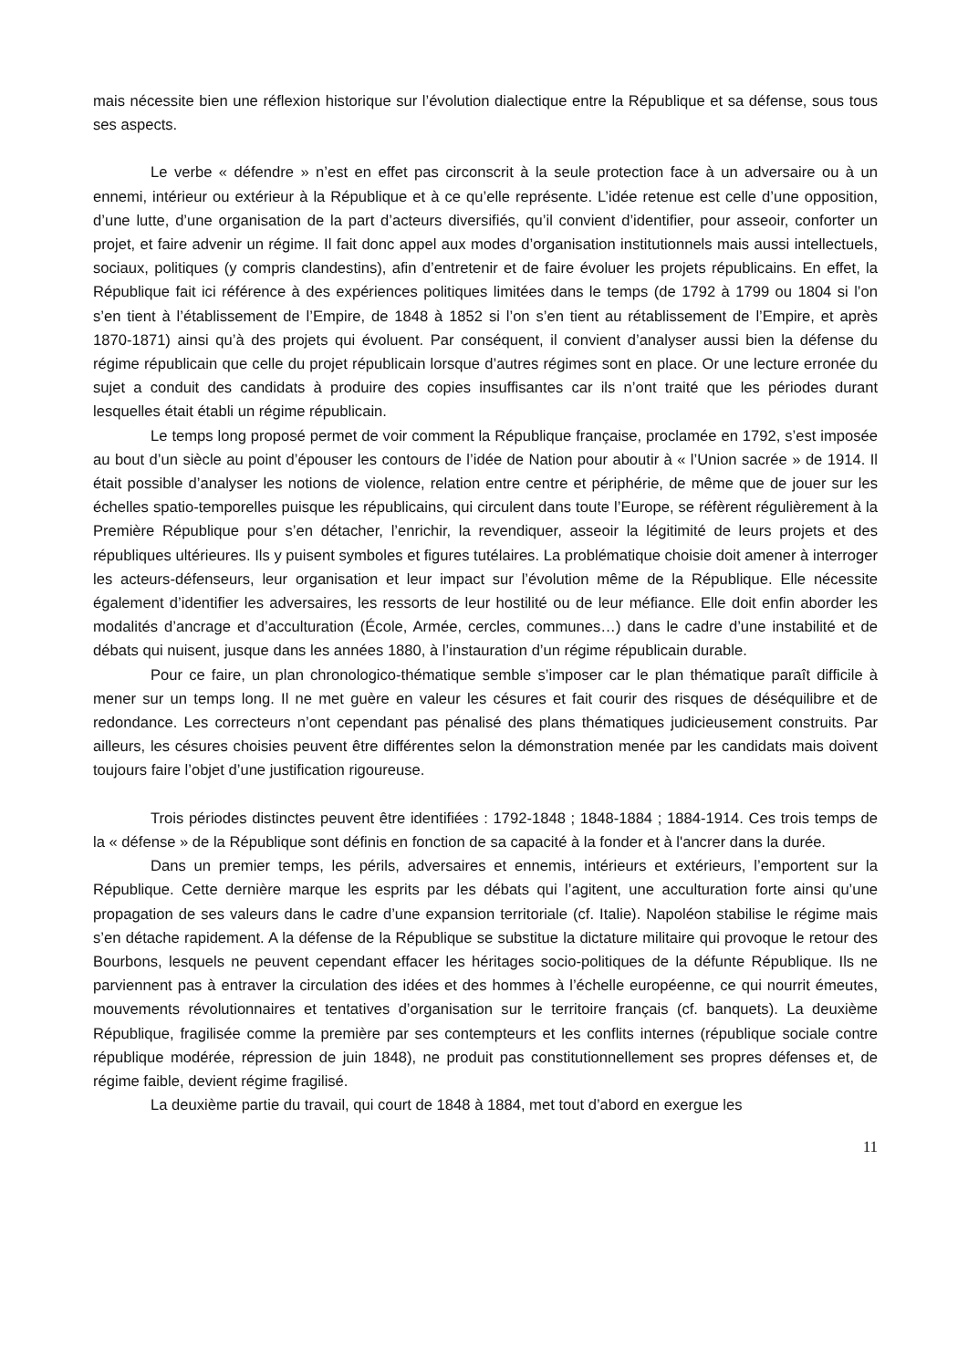mais nécessite bien une réflexion historique sur l’évolution dialectique entre la République et sa défense, sous tous ses aspects.
Le verbe « défendre » n’est en effet pas circonscrit à la seule protection face à un adversaire ou à un ennemi, intérieur ou extérieur à la République et à ce qu’elle représente. L’idée retenue est celle d’une opposition, d’une lutte, d’une organisation de la part d’acteurs diversifiés, qu’il convient d’identifier, pour asseoir, conforter un projet, et faire advenir un régime. Il fait donc appel aux modes d’organisation institutionnels mais aussi intellectuels, sociaux, politiques (y compris clandestins), afin d’entretenir et de faire évoluer les projets républicains. En effet, la République fait ici référence à des expériences politiques limitées dans le temps (de 1792 à 1799 ou 1804 si l’on s’en tient à l’établissement de l’Empire, de 1848 à 1852 si l’on s’en tient au rétablissement de l’Empire, et après 1870-1871) ainsi qu’à des projets qui évoluent. Par conséquent, il convient d’analyser aussi bien la défense du régime républicain que celle du projet républicain lorsque d’autres régimes sont en place. Or une lecture erronée du sujet a conduit des candidats à produire des copies insuffisantes car ils n’ont traité que les périodes durant lesquelles était établi un régime républicain.
Le temps long proposé permet de voir comment la République française, proclamée en 1792, s’est imposée au bout d’un siècle au point d’épouser les contours de l’idée de Nation pour aboutir à « l’Union sacrée » de 1914. Il était possible d’analyser les notions de violence, relation entre centre et périphérie, de même que de jouer sur les échelles spatio-temporelles puisque les républicains, qui circulent dans toute l’Europe, se réfèrent régulièrement à la Première République pour s’en détacher, l’enrichir, la revendiquer, asseoir la légitimité de leurs projets et des républiques ultérieures. Ils y puisent symboles et figures tutélaires. La problématique choisie doit amener à interroger les acteurs-défenseurs, leur organisation et leur impact sur l’évolution même de la République. Elle nécessite également d’identifier les adversaires, les ressorts de leur hostilité ou de leur méfiance. Elle doit enfin aborder les modalités d’ancrage et d’acculturation (École, Armée, cercles, communes…) dans le cadre d’une instabilité et de débats qui nuisent, jusque dans les années 1880, à l’instauration d’un régime républicain durable.
Pour ce faire, un plan chronologico-thématique semble s’imposer car le plan thématique paraît difficile à mener sur un temps long. Il ne met guère en valeur les césures et fait courir des risques de déséquilibre et de redondance. Les correcteurs n’ont cependant pas pénalisé des plans thématiques judicieusement construits. Par ailleurs, les césures choisies peuvent être différentes selon la démonstration menée par les candidats mais doivent toujours faire l’objet d’une justification rigoureuse.
Trois périodes distinctes peuvent être identifiées : 1792-1848 ; 1848-1884 ; 1884-1914. Ces trois temps de la « défense » de la République sont définis en fonction de sa capacité à la fonder et à l'ancrer dans la durée.
Dans un premier temps, les périls, adversaires et ennemis, intérieurs et extérieurs, l’emportent sur la République. Cette dernière marque les esprits par les débats qui l’agitent, une acculturation forte ainsi qu’une propagation de ses valeurs dans le cadre d’une expansion territoriale (cf. Italie). Napoléon stabilise le régime mais s’en détache rapidement. A la défense de la République se substitue la dictature militaire qui provoque le retour des Bourbons, lesquels ne peuvent cependant effacer les héritages socio-politiques de la défunte République. Ils ne parviennent pas à entraver la circulation des idées et des hommes à l’échelle européenne, ce qui nourrit émeutes, mouvements révolutionnaires et tentatives d’organisation sur le territoire français (cf. banquets). La deuxième République, fragilisée comme la première par ses contempteurs et les conflits internes (république sociale contre république modérée, répression de juin 1848), ne produit pas constitutionnellement ses propres défenses et, de régime faible, devient régime fragilisé.
La deuxième partie du travail, qui court de 1848 à 1884, met tout d’abord en exergue les
11